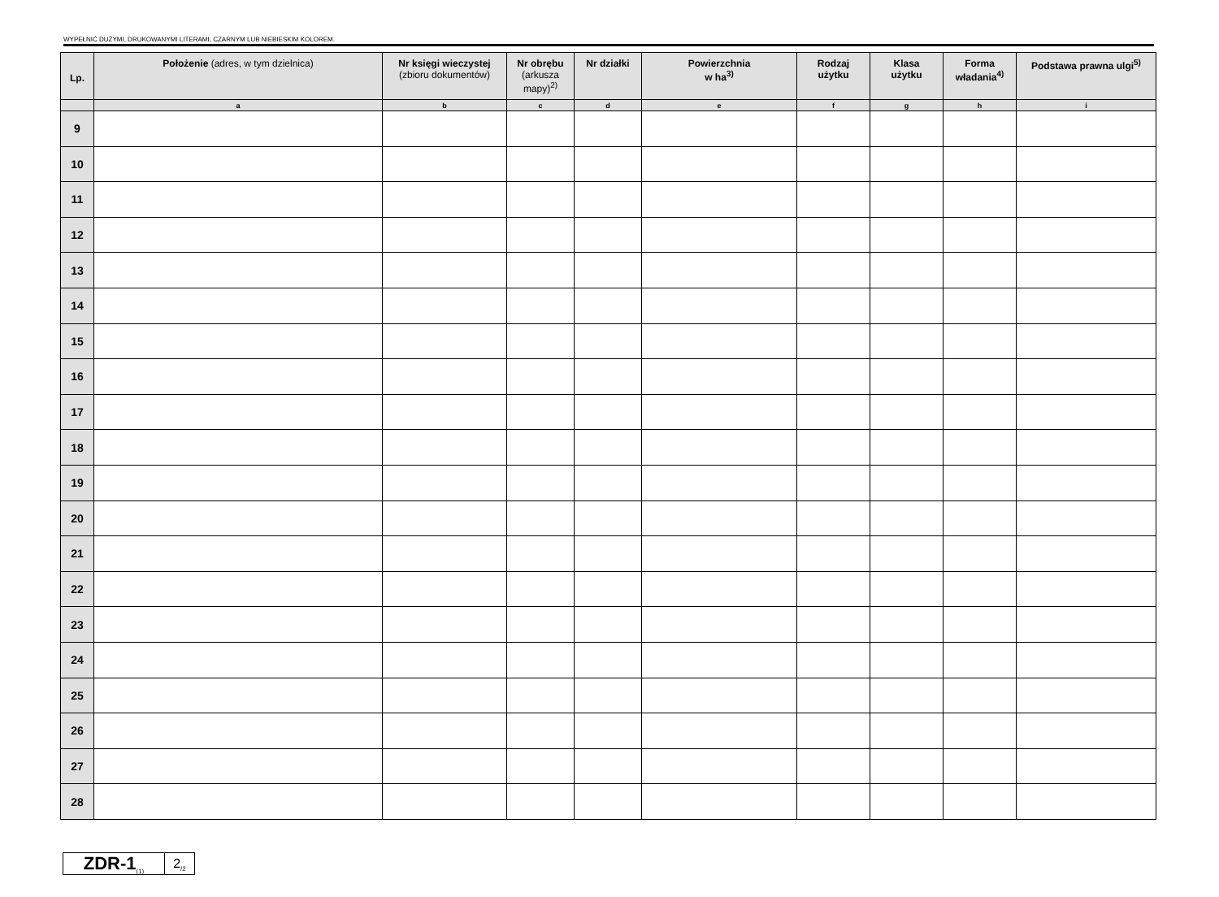WYPEŁNIĆ DUŻYMI, DRUKOWANYMI LITERAMI, CZARNYM LUB NIEBIESKIM KOLOREM.
| Lp. | Położenie (adres, w tym dzielnica) | Nr księgi wieczystej (zbioru dokumentów) | Nr obrębu (arkusza mapy)<sup>2)</sup> | Nr działki | Powierzchnia w ha<sup>3)</sup> | Rodzaj użytku | Klasa użytku | Forma władania<sup>4)</sup> | Podstawa prawna ulgi<sup>5)</sup> |
| --- | --- | --- | --- | --- | --- | --- | --- | --- | --- |
| | a | b | c | d | e | f | g | h | i |
| 9 | | | | | | | | | |
| 10 | | | | | | | | | |
| 11 | | | | | | | | | |
| 12 | | | | | | | | | |
| 13 | | | | | | | | | |
| 14 | | | | | | | | | |
| 15 | | | | | | | | | |
| 16 | | | | | | | | | |
| 17 | | | | | | | | | |
| 18 | | | | | | | | | |
| 19 | | | | | | | | | |
| 20 | | | | | | | | | |
| 21 | | | | | | | | | |
| 22 | | | | | | | | | |
| 23 | | | | | | | | | |
| 24 | | | | | | | | | |
| 25 | | | | | | | | | |
| 26 | | | | | | | | | |
| 27 | | | | | | | | | |
| 28 | | | | | | | | | |
ZDR-1<sub>(1)</sub>
2<sub>/2</sub>